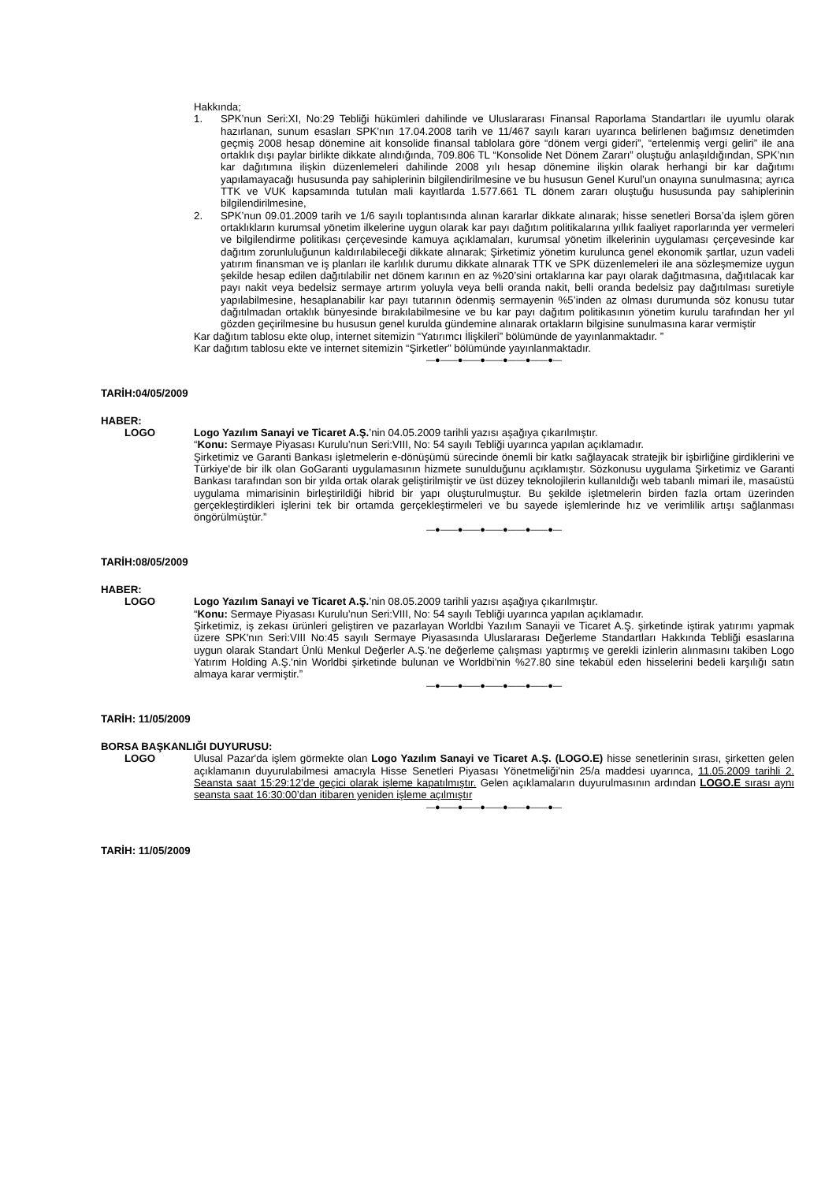Hakkında;
1. SPK’nun Seri:XI, No:29 Tebliği hükümleri dahilinde ve Uluslararası Finansal Raporlama Standartları ile uyumlu olarak hazırlanan, sunum esasları SPK’nın 17.04.2008 tarih ve 11/467 sayılı kararı uyarınca belirlenen bağımsız denetimden geçmiş 2008 hesap dönemine ait konsolide finansal tablolara göre “dönem vergi gideri”, “ertelenmiş vergi geliri” ile ana ortaklık dışı paylar birlikte dikkate alındığında, 709.806 TL “Konsolide Net Dönem Zararı” oluştuğu anlaşıldığından, SPK’nın kar dağıtımına ilişkin düzenlemeleri dahilinde 2008 yılı hesap dönemine ilişkin olarak herhangi bir kar dağıtımı yapılamayacağı hususunda pay sahiplerinin bilgilendirilmesine ve bu hususun Genel Kurul’un onayına sunulmasına; ayrıca TTK ve VUK kapsamında tutulan mali kayıtlarda 1.577.661 TL dönem zararı oluştuğu hususunda pay sahiplerinin bilgilendirilmesine,
2. SPK’nun 09.01.2009 tarih ve 1/6 sayılı toplantısında alınan kararlar dikkate alınarak; hisse senetleri Borsa’da işlem gören ortaklıkların kurumsal yönetim ilkelerine uygun olarak kar payı dağıtım politikalarına yıllık faaliyet raporlarında yer vermeleri ve bilgilendirme politikası çerçevesinde kamuya açıklamaları, kurumsal yönetim ilkelerinin uygulaması çerçevesinde kar dağıtım zorunluluğunun kaldırılabileceği dikkate alınarak; Şirketimiz yönetim kurulunca genel ekonomik şartlar, uzun vadeli yatırım finansman ve iş planları ile karlılık durumu dikkate alınarak TTK ve SPK düzenlemeleri ile ana sözleşmemize uygun şekilde hesap edilen dağıtılabilir net dönem karının en az %20’sini ortaklarına kar payı olarak dağıtmasına, dağıtılacak kar payı nakit veya bedelsiz sermaye artırım yoluyla veya belli oranda nakit, belli oranda bedelsiz pay dağıtılması suretiyle yapılabilmesine, hesaplanabilir kar payı tutarının ödenmiş sermayenin %5’inden az olması durumunda söz konusu tutar dağıtılmadan ortaklık bünyesinde bırakılabilmesine ve bu kar payı dağıtım politikasının yönetim kurulu tarafından her yıl gözden geçirilmesine bu hususun genel kurulda gündemine alınarak ortakların bilgisine sunulmasına karar vermiştir
Kar dağıtım tablosu ekte olup, internet sitemizin “Yatırımcı İlişkileri” bölümünde de yayınlanmaktadır. ”
Kar dağıtım tablosu ekte ve internet sitemizin “Şirketler” bölümünde yayınlanmaktadır.
—●——●——●——●——●——●—
TARİH:04/05/2009
HABER:
LOGO Logo Yazılım Sanayi ve Ticaret A.Ş.’nin 04.05.2009 tarihli yazısı aşağıya çıkarılmıştır.
“Konu: Sermaye Piyasası Kurulu’nun Seri:VIII, No: 54 sayılı Tebliği uyarınca yapılan açıklamadır.
Şirketimiz ve Garanti Bankası işletmelerin e-dönüşümü sürecinde önemli bir katkı sağlayacak stratejik bir işbirliğine girdiklerini ve Türkiye'de bir ilk olan GoGaranti uygulamasının hizmete sunulduğunu açıklamıştır. Sözkonusu uygulama Şirketimiz ve Garanti Bankası tarafından son bir yılda ortak olarak geliştirilmiştir ve üst düzey teknolojilerin kullanıldığı web tabanlı mimari ile, masaüstü uygulama mimarisinin birleştirildiği hibrid bir yapı oluşturulmuştur. Bu şekilde işletmelerin birden fazla ortam üzerinden gerçekleştirdikleri işlerini tek bir ortamda gerçekleştirmeleri ve bu sayede işlemlerinde hız ve verimlilik artışı sağlanması öngörülmüştür.”
—●——●——●——●——●——●—
TARİH:08/05/2009
HABER:
LOGO Logo Yazılım Sanayi ve Ticaret A.Ş.’nin 08.05.2009 tarihli yazısı aşağıya çıkarılmıştır.
“Konu: Sermaye Piyasası Kurulu’nun Seri:VIII, No: 54 sayılı Tebliği uyarınca yapılan açıklamadır.
Şirketimiz, iş zekası ürünleri geliştiren ve pazarlayan Worldbi Yazılım Sanayii ve Ticaret A.Ş. şirketinde iştirak yatırımı yapmak üzere SPK'nın Seri:VIII No:45 sayılı Sermaye Piyasasında Uluslararası Değerleme Standartları Hakkında Tebliği esaslarına uygun olarak Standart Ünlü Menkul Değerler A.Ş.'ne değerleme çalışması yaptırmış ve gerekli izinlerin alınmasını takiben Logo Yatırım Holding A.Ş.'nin Worldbi şirketinde bulunan ve Worldbi'nin %27.80 sine tekabül eden hisselerini bedeli karşılığı satın almaya karar vermiştir.”
—●——●——●——●——●——●—
TARİH: 11/05/2009
BORSA BAŞKANLIĞI DUYURUSU:
LOGO Ulusal Pazar'da işlem görmekte olan Logo Yazılım Sanayi ve Ticaret A.Ş. (LOGO.E) hisse senetlerinin sırası, şirketten gelen açıklamanın duyurulabilmesi amacıyla Hisse Senetleri Piyasası Yönetmeliği'nin 25/a maddesi uyarınca, 11.05.2009 tarihli 2. Seansta saat 15:29:12’de geçici olarak işleme kapatılmıştır. Gelen açıklamaların duyurulmasının ardından LOGO.E sırası aynı seansta saat 16:30:00’dan itibaren yeniden işleme açılmıştır
—●——●——●——●——●——●—
TARİH: 11/05/2009